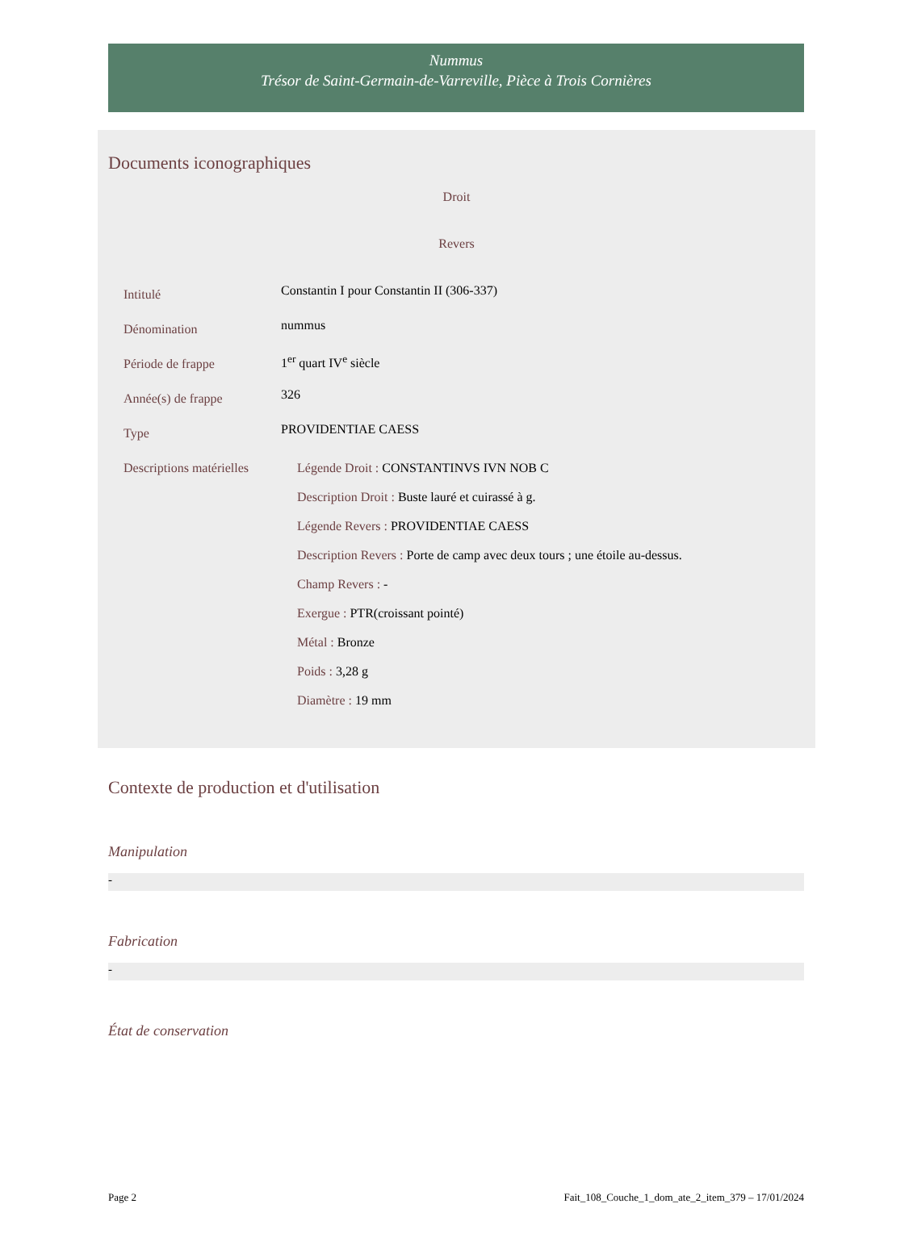Nummus
Trésor de Saint-Germain-de-Varreville, Pièce à Trois Cornières
Documents iconographiques
Droit
Revers
| Intitulé | Constantin I pour Constantin II (306-337) |
| Dénomination | nummus |
| Période de frappe | 1<sup>er</sup> quart IV<sup>e</sup> siècle |
| Année(s) de frappe | 326 |
| Type | PROVIDENTIAE CAESS |
| Descriptions matérielles | Légende Droit : CONSTANTINVS IVN NOB C Description Droit : Buste lauré et cuirassé à g. Légende Revers : PROVIDENTIAE CAESS Description Revers : Porte de camp avec deux tours ; une étoile au-dessus. Champ Revers : - Exergue : PTR(croissant pointé) Métal : Bronze Poids : 3,28 g Diamètre : 19 mm |
Contexte de production et d'utilisation
Manipulation
-
Fabrication
-
État de conservation
Page 2 Fait_108_Couche_1_dom_ate_2_item_379 – 17/01/2024